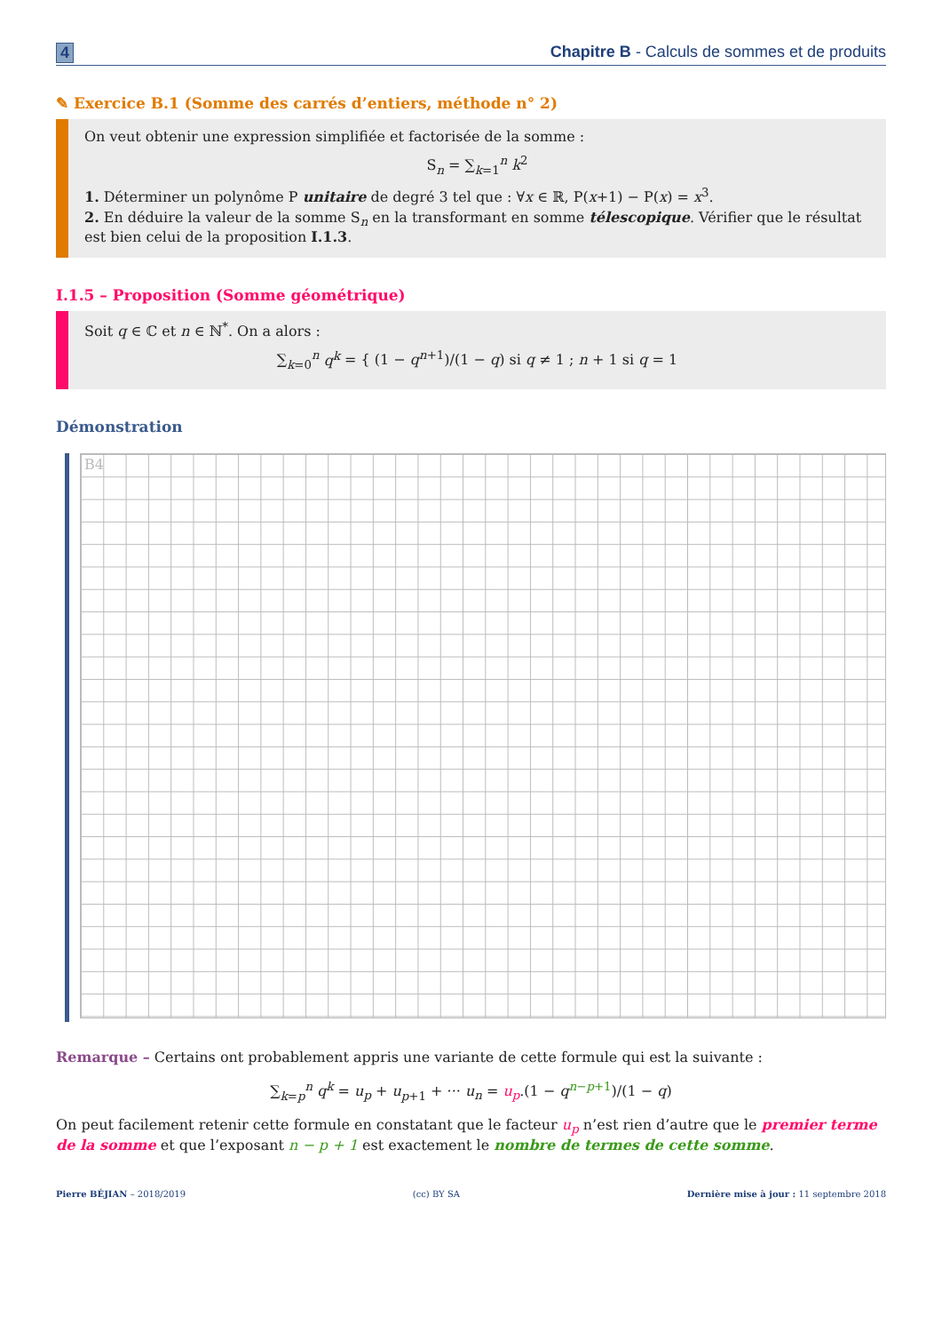4 Chapitre B - Calculs de sommes et de produits
✎ Exercice B.1 (Somme des carrés d’entiers, méthode n° 2)
On veut obtenir une expression simplifiée et factorisée de la somme :
S<sub>n</sub> = ∑<sub>k=1</sub><sup>n</sup> k<sup>2</sup>
1. Déterminer un polynôme P unitaire de degré 3 tel que : ∀x ∈ ℝ, P(x+1) − P(x) = x<sup>3</sup>.
2. En déduire la valeur de la somme S<sub>n</sub> en la transformant en somme télescopique. Vérifier que le résultat est bien celui de la proposition I.1.3.
I.1.5 – Proposition (Somme géométrique)
Soit q ∈ ℂ et n ∈ ℕ<sup>*</sup>. On a alors :
∑<sub>k=0</sub><sup>n</sup> q<sup>k</sup> = { (1 − q<sup>n+1</sup>)/(1 − q) si q ≠ 1 ; n + 1 si q = 1
Démonstration
B4
Remarque – Certains ont probablement appris une variante de cette formule qui est la suivante :
∑<sub>k=p</sub><sup>n</sup> q<sup>k</sup> = u<sub>p</sub> + u<sub>p+1</sub> + ··· u<sub>n</sub> = u<sub>p</sub>.(1 − q<sup>n−p+1</sup>)/(1 − q)
On peut facilement retenir cette formule en constatant que le facteur u<sub>p</sub> n’est rien d’autre que le premier terme de la somme et que l’exposant n − p + 1 est exactement le nombre de termes de cette somme.
Pierre BÉJIAN – 2018/2019 (cc) BY SA Dernière mise à jour : 11 septembre 2018